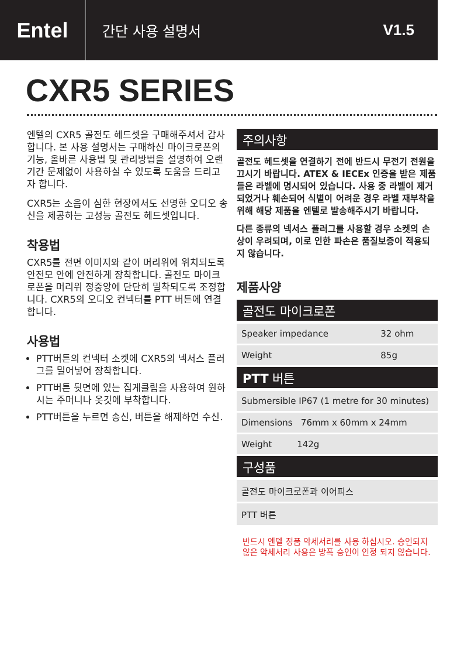Entel
간단 사용 설명서 V1.5
CXR5 SERIES
엔텔의 CXR5 골전도 헤드셋을 구매해주셔서 감사합니다. 본 사용 설명서는 구매하신 마이크로폰의 기능, 올바른 사용법 및 관리방법을 설명하여 오랜기간 문제없이 사용하실 수 있도록 도움을 드리고자 합니다.
CXR5는 소음이 심한 현장에서도 선명한 오디오 송신을 제공하는 고성능 골전도 헤드셋입니다.
착용법
CXR5를 전면 이미지와 같이 머리위에 위치되도록 안전모 안에 안전하게 장착합니다. 골전도 마이크로폰을 머리위 정중앙에 단단히 밀착되도록 조정합니다. CXR5의 오디오 컨넥터를 PTT 버튼에 연결합니다.
사용법
PTT버튼의 컨넥터 소켓에 CXR5의 넥서스 플러그를 밀어넣어 장착합니다.
PTT버튼 뒷면에 있는 집게클립을 사용하여 원하시는 주머니나 옷깃에 부착합니다.
PTT버튼을 누르면 송신, 버튼을 해제하면 수신.
주의사항
골전도 헤드셋을 연결하기 전에 반드시 무전기 전원을 끄시기 바랍니다. ATEX & IECEx 인증을 받은 제품들은 라벨에 명시되어 있습니다. 사용 중 라벨이 제거 되었거나 훼손되어 식별이 어려운 경우 라벨 재부착을 위해 해당 제품을 엔텔로 발송해주시기 바랍니다.
다른 종류의 넥서스 플러그를 사용할 경우 소켓의 손상이 우려되며, 이로 인한 파손은 품질보증이 적용되지 않습니다.
제품사양
골전도 마이크로폰
| Speaker impedance | 32 ohm |
| Weight | 85g |
PTT 버튼
| Submersible IP67 (1 metre for 30 minutes) |
| Dimensions 76mm x 60mm x 24mm |
| Weight 142g |
구성품
| 골전도 마이크로폰과 이어피스 |
| PTT 버튼 |
반드시 엔텔 정품 악세서리를 사용 하십시오. 승인되지 않은 악세서리 사용은 방폭 승인이 인정 되지 않습니다.